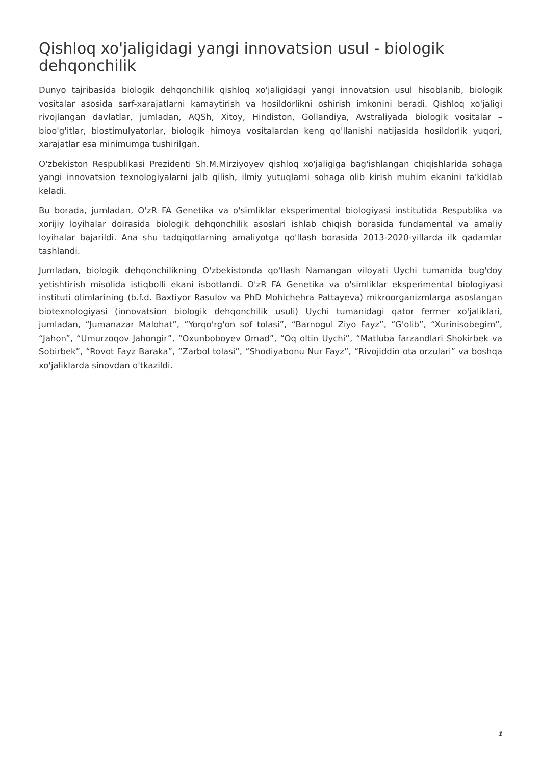Qishloq xo'jaligidagi yangi innovatsion usul - biologik dehqonchilik
Dunyo tajribasida biologik dehqonchilik qishloq xo'jaligidagi yangi innovatsion usul hisoblanib, biologik vositalar asosida sarf-xarajatlarni kamaytirish va hosildorlikni oshirish imkonini beradi. Qishloq xo'jaligi rivojlangan davlatlar, jumladan, AQSh, Xitoy, Hindiston, Gollandiya, Avstraliyada biologik vositalar – bioo'g'itlar, biostimulyatorlar, biologik himoya vositalardan keng qo'llanishi natijasida hosildorlik yuqori, xarajatlar esa minimumga tushirilgan.
O'zbekiston Respublikasi Prezidenti Sh.M.Mirziyoyev qishloq xo'jaligiga bag'ishlangan chiqishlarida sohaga yangi innovatsion texnologiyalarni jalb qilish, ilmiy yutuqlarni sohaga olib kirish muhim ekanini ta'kidlab keladi.
Bu borada, jumladan, O'zR FA Genetika va o'simliklar eksperimental biologiyasi institutida Respublika va xorijiy loyihalar doirasida biologik dehqonchilik asoslari ishlab chiqish borasida fundamental va amaliy loyihalar bajarildi. Ana shu tadqiqotlarning amaliyotga qo'llash borasida 2013-2020-yillarda ilk qadamlar tashlandi.
Jumladan, biologik dehqonchilikning O'zbekistonda qo'llash Namangan viloyati Uychi tumanida bug'doy yetishtirish misolida istiqbolli ekani isbotlandi. O'zR FA Genetika va o'simliklar eksperimental biologiyasi instituti olimlarining (b.f.d. Baxtiyor Rasulov va PhD Mohichehra Pattayeva) mikroorganizmlarga asoslangan biotexnologiyasi (innovatsion biologik dehqonchilik usuli) Uychi tumanidagi qator fermer xo'jaliklari, jumladan, “Jumanazar Malohat”, “Yorqo'rg'on sof tolasi”, “Barnogul Ziyo Fayz”, “G'olib”, “Xurinisobegim”, “Jahon”, “Umurzoqov Jahongir”, “Oxunboboyev Omad”, “Oq oltin Uychi”, “Matluba farzandlari Shokirbek va Sobirbek”, “Rovot Fayz Baraka”, “Zarbol tolasi”, “Shodiyabonu Nur Fayz”, “Rivojiddin ota orzulari” va boshqa xo'jaliklarda sinovdan o'tkazildi.
1